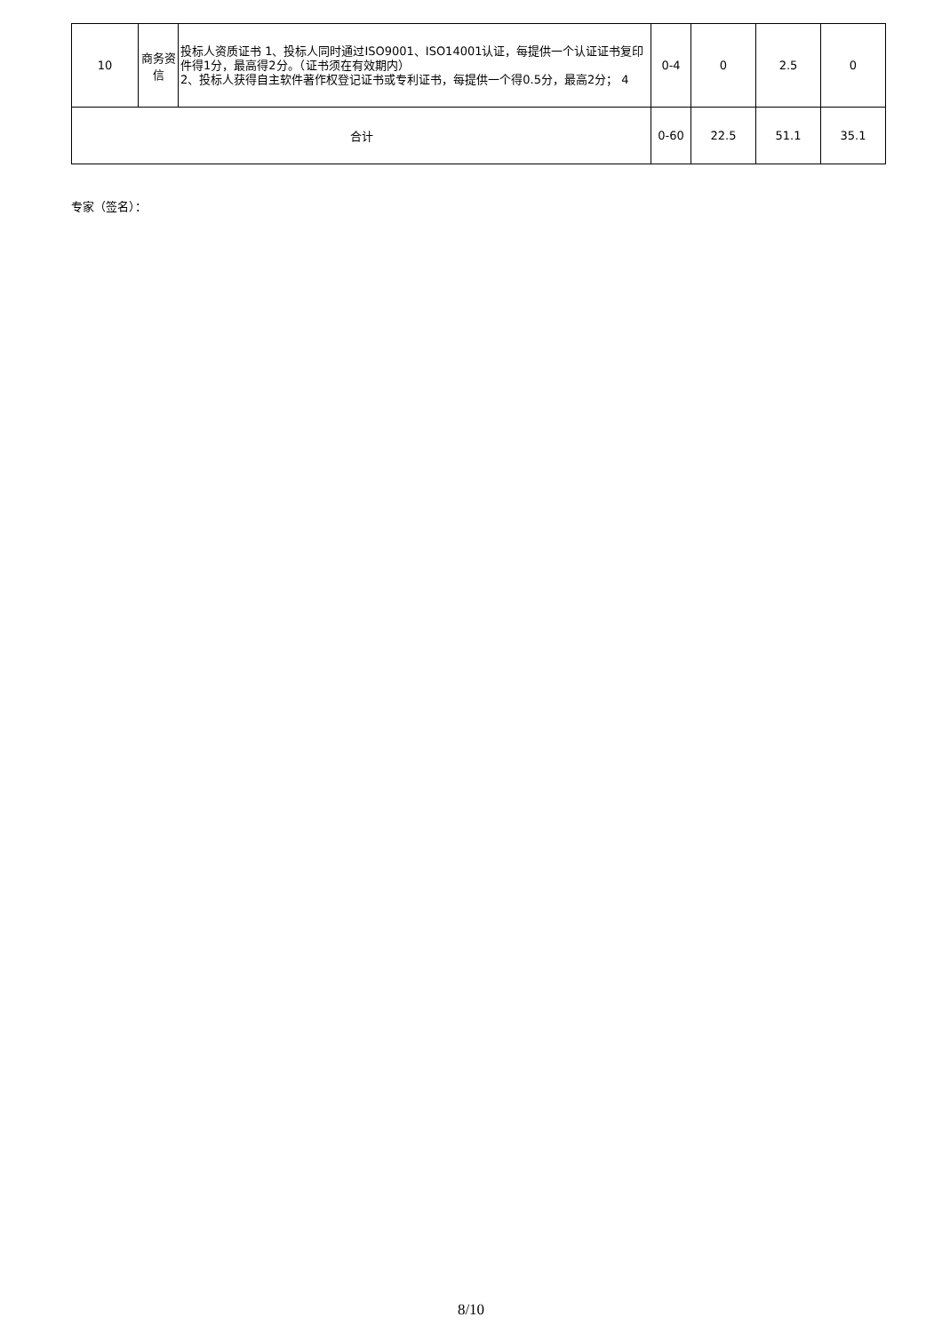| 10 | 商务资信 | 投标人资质证书 1、投标人同时通过ISO9001、ISO14001认证，每提供一个认证证书复印件得1分，最高得2分。（证书须在有效期内） 2、投标人获得自主软件著作权登记证书或专利证书，每提供一个得0.5分，最高2分； 4 | 0-4 | 0 | 2.5 | 0 |
| 合计 | | | 0-60 | 22.5 | 51.1 | 35.1 |
专家（签名）：
8/10